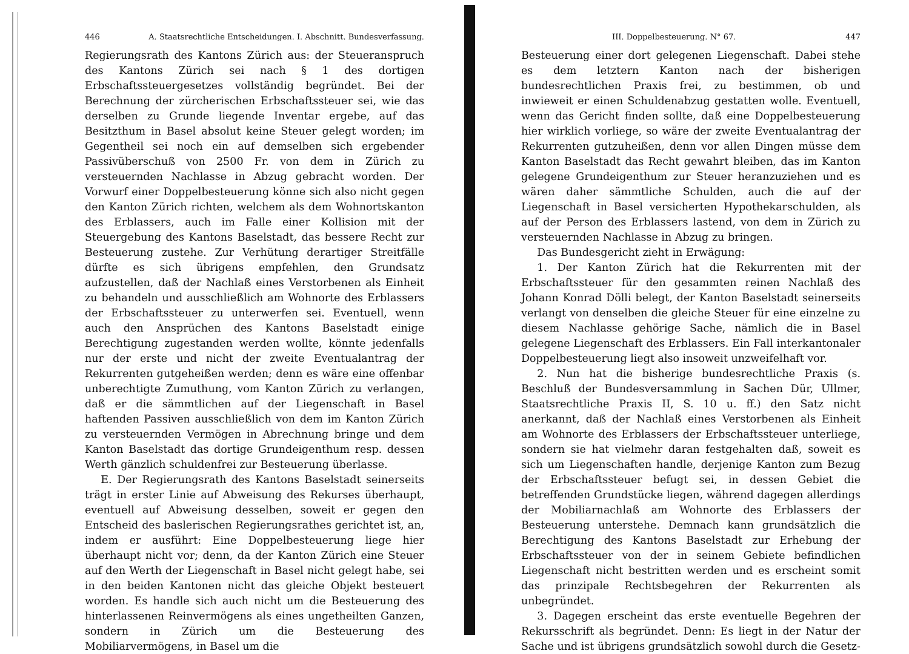446 A. Staatsrechtliche Entscheidungen. I. Abschnitt. Bundesverfassung.
Regierungsrath des Kantons Zürich aus: der Steueranspruch des Kantons Zürich sei nach § 1 des dortigen Erbschaftssteuergesetzes vollständig begründet. Bei der Berechnung der zürcherischen Erbschaftssteuer sei, wie das derselben zu Grunde liegende Inventar ergebe, auf das Besitzthum in Basel absolut keine Steuer gelegt worden; im Gegentheil sei noch ein auf demselben sich ergebender Passivüberschuß von 2500 Fr. von dem in Zürich zu versteuernden Nachlasse in Abzug gebracht worden. Der Vorwurf einer Doppelbesteuerung könne sich also nicht gegen den Kanton Zürich richten, welchem als dem Wohnortskanton des Erblassers, auch im Falle einer Kollision mit der Steuergebung des Kantons Baselstadt, das bessere Recht zur Besteuerung zustehe. Zur Verhütung derartiger Streitfälle dürfte es sich übrigens empfehlen, den Grundsatz aufzustellen, daß der Nachlaß eines Verstorbenen als Einheit zu behandeln und ausschließlich am Wohnorte des Erblassers der Erbschaftssteuer zu unterwerfen sei. Eventuell, wenn auch den Ansprüchen des Kantons Baselstadt einige Berechtigung zugestanden werden wollte, könnte jedenfalls nur der erste und nicht der zweite Eventualantrag der Rekurrenten gutgeheißen werden; denn es wäre eine offenbar unberechtigte Zumuthung, vom Kanton Zürich zu verlangen, daß er die sämmtlichen auf der Liegenschaft in Basel haftenden Passiven ausschließlich von dem im Kanton Zürich zu versteuernden Vermögen in Abrechnung bringe und dem Kanton Baselstadt das dortige Grundeigenthum resp. dessen Werth gänzlich schuldenfrei zur Besteuerung überlasse.
E. Der Regierungsrath des Kantons Baselstadt seinerseits trägt in erster Linie auf Abweisung des Rekurses überhaupt, eventuell auf Abweisung desselben, soweit er gegen den Entscheid des baslerischen Regierungsrathes gerichtet ist, an, indem er ausführt: Eine Doppelbesteuerung liege hier überhaupt nicht vor; denn, da der Kanton Zürich eine Steuer auf den Werth der Liegenschaft in Basel nicht gelegt habe, sei in den beiden Kantonen nicht das gleiche Objekt besteuert worden. Es handle sich auch nicht um die Besteuerung des hinterlassenen Reinvermögens als eines ungetheilten Ganzen, sondern in Zürich um die Besteuerung des Mobiliarvermögens, in Basel um die
III. Doppelbesteuerung. N° 67. 447
Besteuerung einer dort gelegenen Liegenschaft. Dabei stehe es dem letztern Kanton nach der bisherigen bundesrechtlichen Praxis frei, zu bestimmen, ob und inwieweit er einen Schuldenabzug gestatten wolle. Eventuell, wenn das Gericht finden sollte, daß eine Doppelbesteuerung hier wirklich vorliege, so wäre der zweite Eventualantrag der Rekurrenten gutzuheißen, denn vor allen Dingen müsse dem Kanton Baselstadt das Recht gewahrt bleiben, das im Kanton gelegene Grundeigenthum zur Steuer heranzuziehen und es wären daher sämmtliche Schulden, auch die auf der Liegenschaft in Basel versicherten Hypothekarschulden, als auf der Person des Erblassers lastend, von dem in Zürich zu versteuernden Nachlasse in Abzug zu bringen.
Das Bundesgericht zieht in Erwägung:
1. Der Kanton Zürich hat die Rekurrenten mit der Erbschaftssteuer für den gesammten reinen Nachlaß des Johann Konrad Dölli belegt, der Kanton Baselstadt seinerseits verlangt von denselben die gleiche Steuer für eine einzelne zu diesem Nachlasse gehörige Sache, nämlich die in Basel gelegene Liegenschaft des Erblassers. Ein Fall interkantonaler Doppelbesteuerung liegt also insoweit unzweifelhaft vor.
2. Nun hat die bisherige bundesrechtliche Praxis (s. Beschluß der Bundesversammlung in Sachen Dür, Ullmer, Staatsrechtliche Praxis II, S. 10 u. ff.) den Satz nicht anerkannt, daß der Nachlaß eines Verstorbenen als Einheit am Wohnorte des Erblassers der Erbschaftssteuer unterliege, sondern sie hat vielmehr daran festgehalten daß, soweit es sich um Liegenschaften handle, derjenige Kanton zum Bezug der Erbschaftssteuer befugt sei, in dessen Gebiet die betreffenden Grundstücke liegen, während dagegen allerdings der Mobiliarnachlaß am Wohnorte des Erblassers der Besteuerung unterstehe. Demnach kann grundsätzlich die Berechtigung des Kantons Baselstadt zur Erhebung der Erbschaftssteuer von der in seinem Gebiete befindlichen Liegenschaft nicht bestritten werden und es erscheint somit das prinzipale Rechtsbegehren der Rekurrenten als unbegründet.
3. Dagegen erscheint das erste eventuelle Begehren der Rekursschrift als begründet. Denn: Es liegt in der Natur der Sache und ist übrigens grundsätzlich sowohl durch die Gesetz-